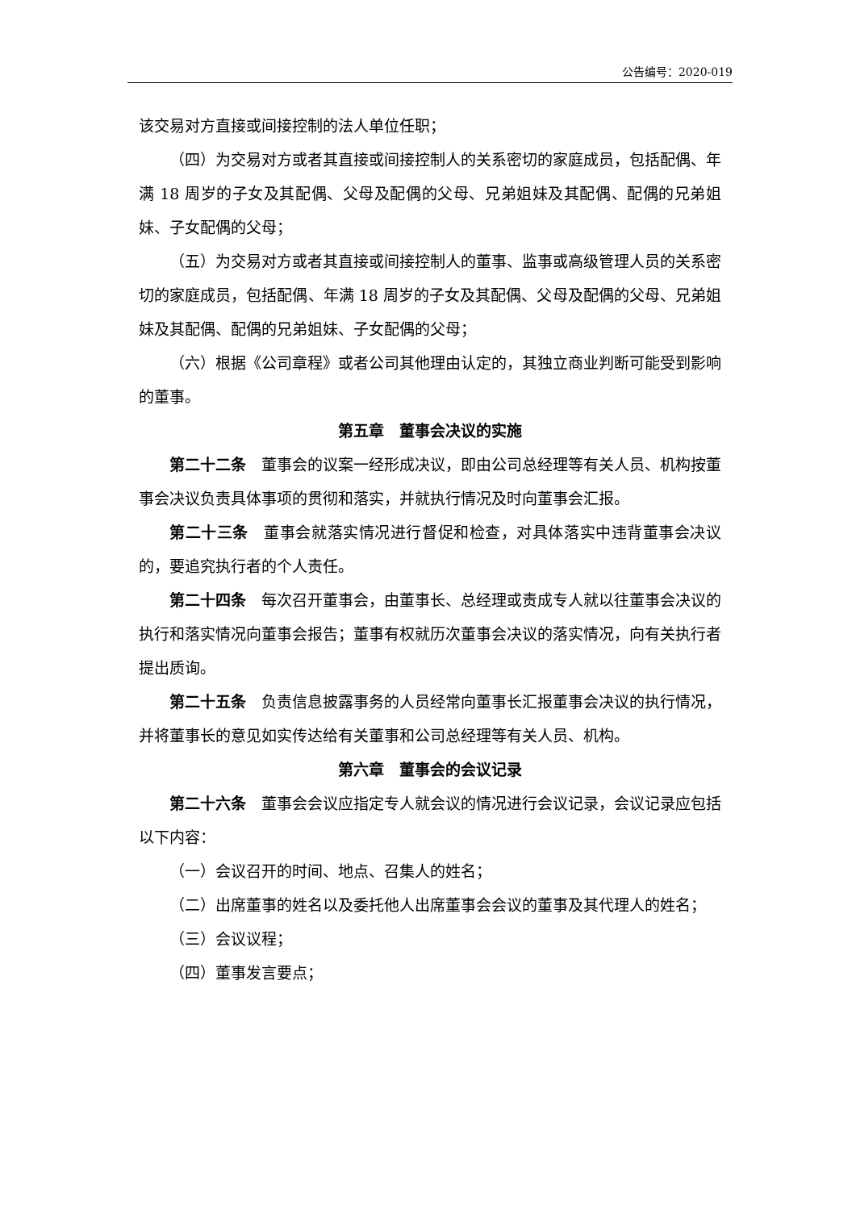公告编号：2020-019
该交易对方直接或间接控制的法人单位任职；
（四）为交易对方或者其直接或间接控制人的关系密切的家庭成员，包括配偶、年满 18 周岁的子女及其配偶、父母及配偶的父母、兄弟姐妹及其配偶、配偶的兄弟姐妹、子女配偶的父母；
（五）为交易对方或者其直接或间接控制人的董事、监事或高级管理人员的关系密切的家庭成员，包括配偶、年满 18 周岁的子女及其配偶、父母及配偶的父母、兄弟姐妹及其配偶、配偶的兄弟姐妹、子女配偶的父母；
（六）根据《公司章程》或者公司其他理由认定的，其独立商业判断可能受到影响的董事。
第五章　董事会决议的实施
第二十二条　董事会的议案一经形成决议，即由公司总经理等有关人员、机构按董事会决议负责具体事项的贯彻和落实，并就执行情况及时向董事会汇报。
第二十三条　董事会就落实情况进行督促和检查，对具体落实中违背董事会决议的，要追究执行者的个人责任。
第二十四条　每次召开董事会，由董事长、总经理或责成专人就以往董事会决议的执行和落实情况向董事会报告；董事有权就历次董事会决议的落实情况，向有关执行者提出质询。
第二十五条　负责信息披露事务的人员经常向董事长汇报董事会决议的执行情况，并将董事长的意见如实传达给有关董事和公司总经理等有关人员、机构。
第六章　董事会的会议记录
第二十六条　董事会会议应指定专人就会议的情况进行会议记录，会议记录应包括以下内容：
（一）会议召开的时间、地点、召集人的姓名；
（二）出席董事的姓名以及委托他人出席董事会会议的董事及其代理人的姓名；
（三）会议议程；
（四）董事发言要点；